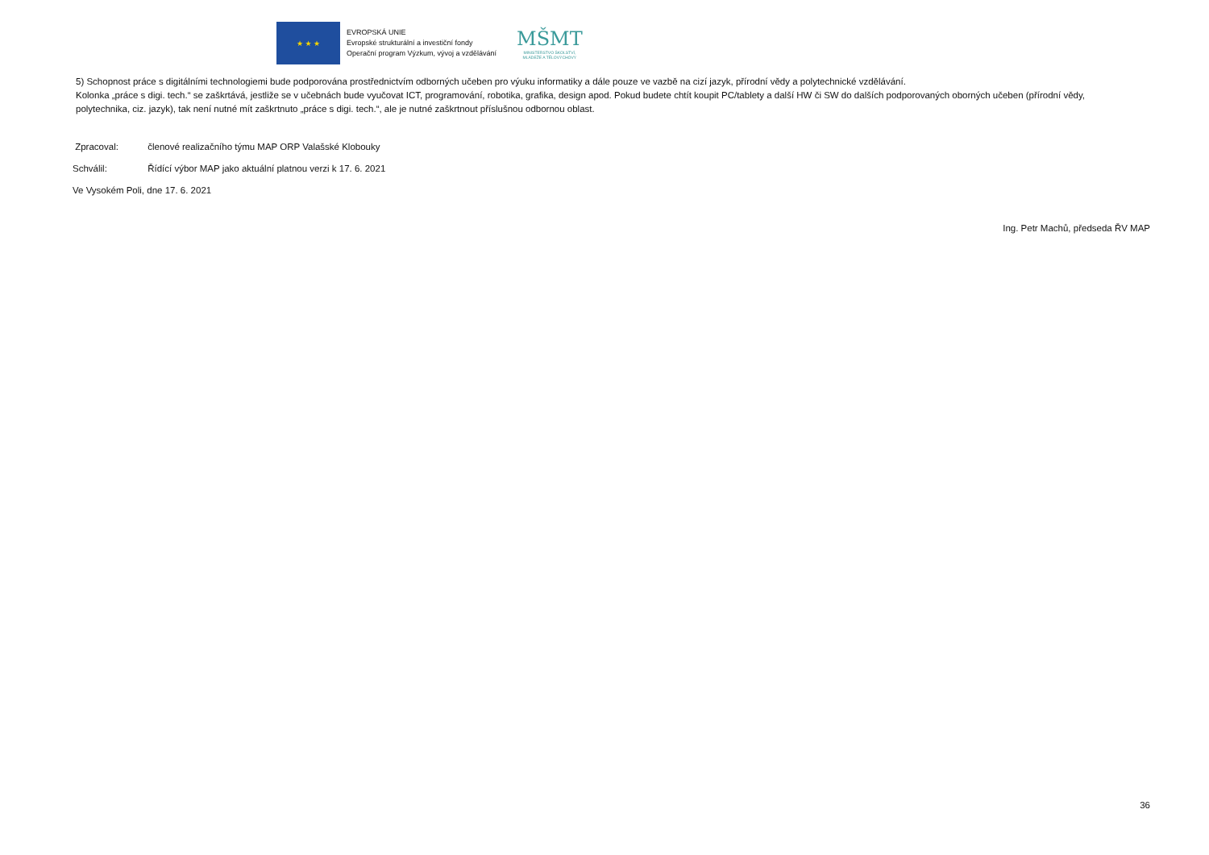★ ★ ★
EVROPSKÁ UNIE
Evropské strukturální a investiční fondy
Operační program Výzkum, vývoj a vzdělávání
MŠMT
MINISTERSTVO ŠKOLSTVÍ,
MLÁDEŽE A TĚLOVÝCHOVY
5) Schopnost práce s digitálními technologiemi bude podporována prostřednictvím odborných učeben pro výuku informatiky a dále pouze ve vazbě na cizí jazyk, přírodní vědy a polytechnické vzdělávání.
Kolonka „práce s digi. tech.“ se zaškrtává, jestliže se v učebnách bude vyučovat ICT, programování, robotika, grafika, design apod. Pokud budete chtít koupit PC/tablety a další HW či SW do dalších podporovaných oborných učeben (přírodní vědy, polytechnika, ciz. jazyk), tak není nutné mít zaškrtnuto „práce s digi. tech.“, ale je nutné zaškrtnout příslušnou odbornou oblast.
Zpracoval: členové realizačního týmu MAP ORP Valašské Klobouky
Schválil: Řídící výbor MAP jako aktuální platnou verzi k 17. 6. 2021
Ve Vysokém Poli, dne 17. 6. 2021
Ing. Petr Machů, předseda ŘV MAP
36